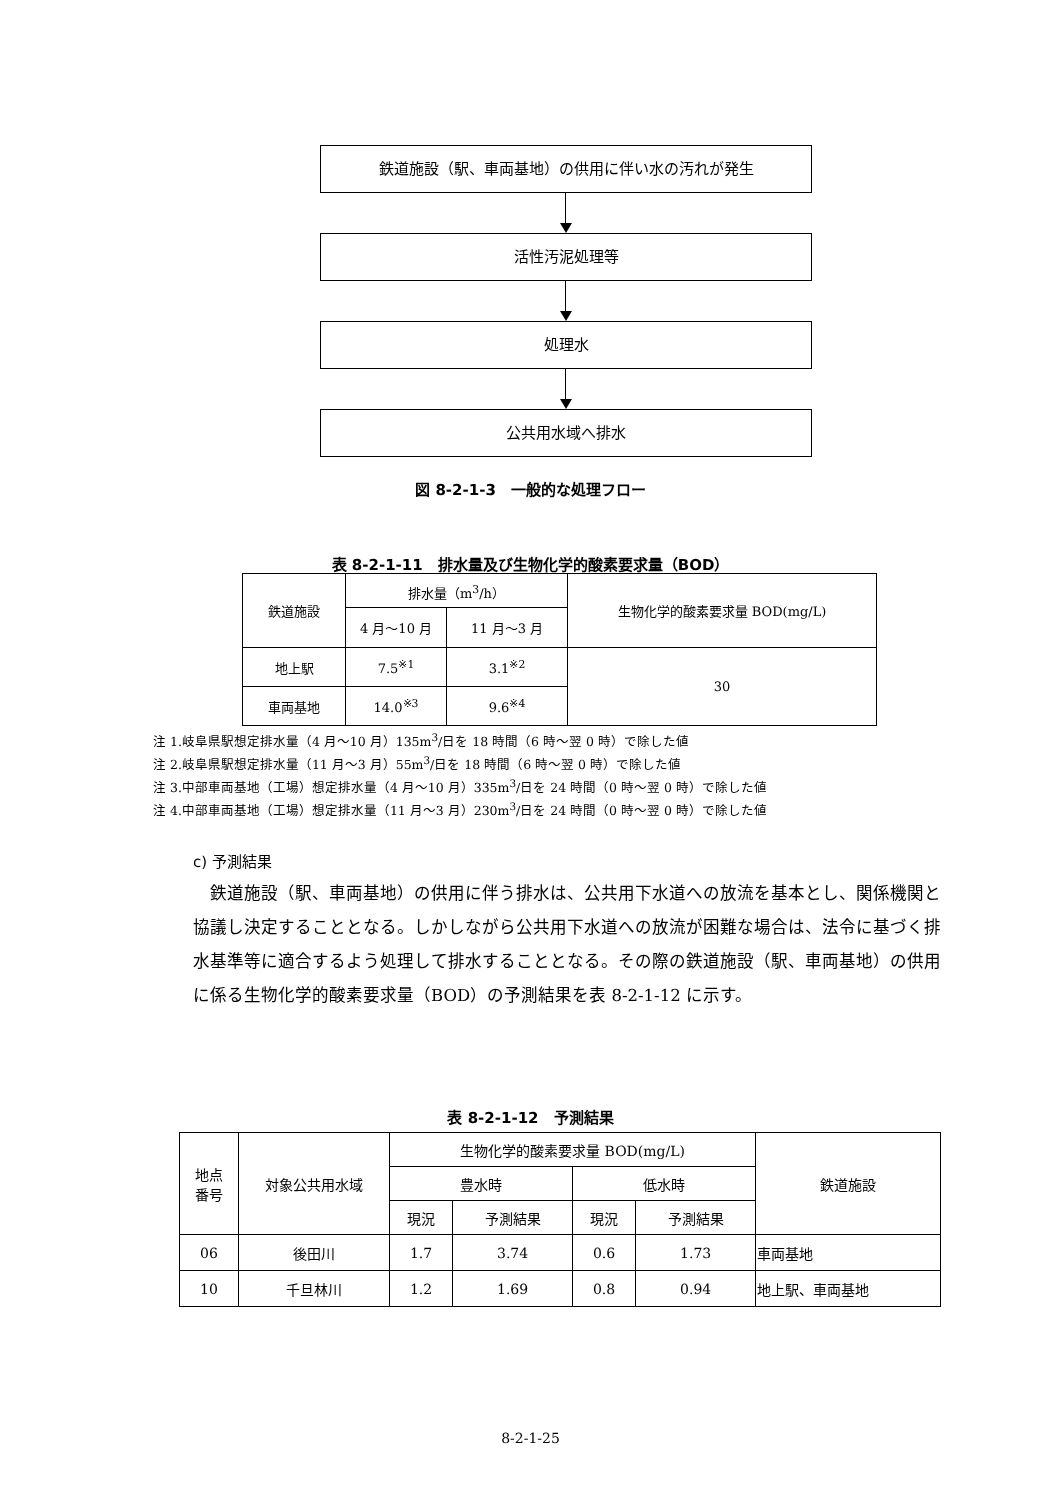鉄道施設（駅、車両基地）の供用に伴い水の汚れが発生
活性汚泥処理等
処理水
公共用水域へ排水
図 8-2-1-3　一般的な処理フロー
表 8-2-1-11　排水量及び生物化学的酸素要求量（BOD）
| 鉄道施設 | 排水量（m<sup>3</sup>/h） | | 生物化学的酸素要求量 BOD(mg/L) |
| | 4 月～10 月 | 11 月～3 月 | |
| 地上駅 | 7.5<sup>※1</sup> | 3.1<sup>※2</sup> | 30 |
| 車両基地 | 14.0<sup>※3</sup> | 9.6<sup>※4</sup> | |
注 1.岐阜県駅想定排水量（4 月～10 月）135m<sup>3</sup>/日を 18 時間（6 時～翌 0 時）で除した値
注 2.岐阜県駅想定排水量（11 月～3 月）55m<sup>3</sup>/日を 18 時間（6 時～翌 0 時）で除した値
注 3.中部車両基地（工場）想定排水量（4 月～10 月）335m<sup>3</sup>/日を 24 時間（0 時～翌 0 時）で除した値
注 4.中部車両基地（工場）想定排水量（11 月～3 月）230m<sup>3</sup>/日を 24 時間（0 時～翌 0 時）で除した値
c) 予測結果
鉄道施設（駅、車両基地）の供用に伴う排水は、公共用下水道への放流を基本とし、関係機関と協議し決定することとなる。しかしながら公共用下水道への放流が困難な場合は、法令に基づく排水基準等に適合するよう処理して排水することとなる。その際の鉄道施設（駅、車両基地）の供用に係る生物化学的酸素要求量（BOD）の予測結果を表 8-2-1-12 に示す。
表 8-2-1-12　予測結果
| 地点 番号 | 対象公共用水域 | 生物化学的酸素要求量 BOD(mg/L) | | | | 鉄道施設 |
| | | 豊水時 | | 低水時 | | |
| | | 現況 | 予測結果 | 現況 | 予測結果 | |
| 06 | 後田川 | 1.7 | 3.74 | 0.6 | 1.73 | 車両基地 |
| 10 | 千旦林川 | 1.2 | 1.69 | 0.8 | 0.94 | 地上駅、車両基地 |
8-2-1-25